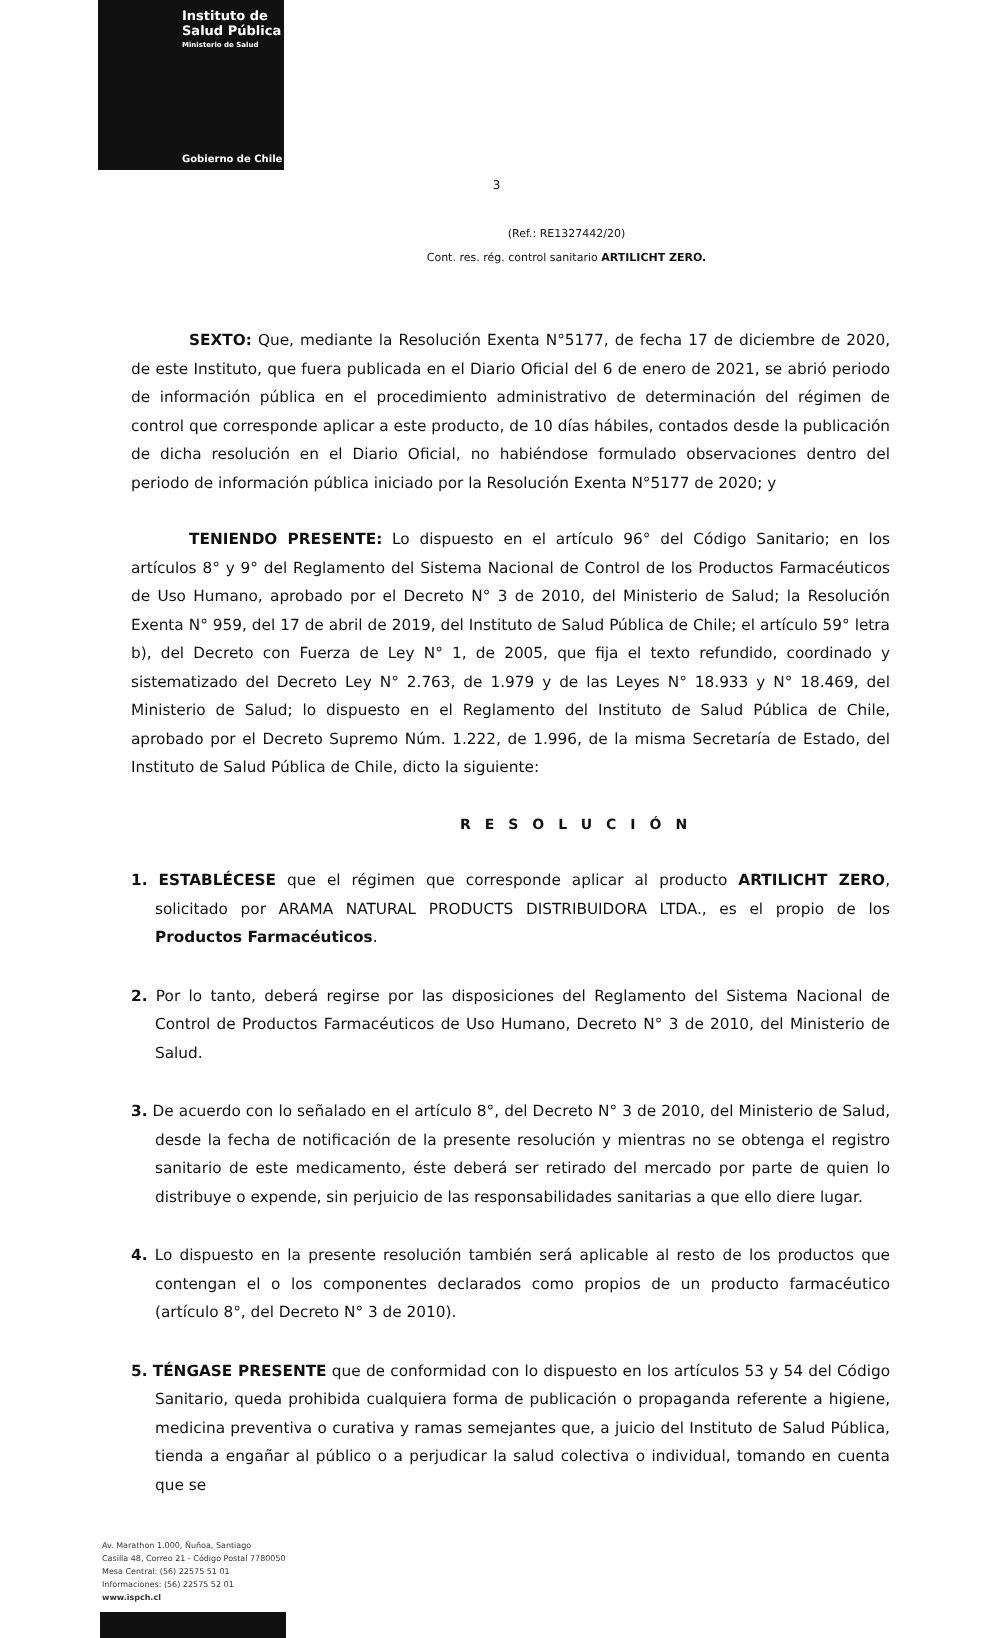Instituto de
Salud Pública
Ministerio de Salud
Gobierno de Chile
3
(Ref.: RE1327442/20)
Cont. res. rég. control sanitario ARTILICHT ZERO.
SEXTO: Que, mediante la Resolución Exenta N°5177, de fecha 17 de diciembre de 2020, de este Instituto, que fuera publicada en el Diario Oficial del 6 de enero de 2021, se abrió periodo de información pública en el procedimiento administrativo de determinación del régimen de control que corresponde aplicar a este producto, de 10 días hábiles, contados desde la publicación de dicha resolución en el Diario Oficial, no habiéndose formulado observaciones dentro del periodo de información pública iniciado por la Resolución Exenta N°5177 de 2020; y
TENIENDO PRESENTE: Lo dispuesto en el artículo 96° del Código Sanitario; en los artículos 8° y 9° del Reglamento del Sistema Nacional de Control de los Productos Farmacéuticos de Uso Humano, aprobado por el Decreto N° 3 de 2010, del Ministerio de Salud; la Resolución Exenta N° 959, del 17 de abril de 2019, del Instituto de Salud Pública de Chile; el artículo 59° letra b), del Decreto con Fuerza de Ley N° 1, de 2005, que fija el texto refundido, coordinado y sistematizado del Decreto Ley N° 2.763, de 1.979 y de las Leyes N° 18.933 y N° 18.469, del Ministerio de Salud; lo dispuesto en el Reglamento del Instituto de Salud Pública de Chile, aprobado por el Decreto Supremo Núm. 1.222, de 1.996, de la misma Secretaría de Estado, del Instituto de Salud Pública de Chile, dicto la siguiente:
RESOLUCIÓN
1. ESTABLÉCESE que el régimen que corresponde aplicar al producto ARTILICHT ZERO, solicitado por ARAMA NATURAL PRODUCTS DISTRIBUIDORA LTDA., es el propio de los Productos Farmacéuticos.
2. Por lo tanto, deberá regirse por las disposiciones del Reglamento del Sistema Nacional de Control de Productos Farmacéuticos de Uso Humano, Decreto N° 3 de 2010, del Ministerio de Salud.
3. De acuerdo con lo señalado en el artículo 8°, del Decreto N° 3 de 2010, del Ministerio de Salud, desde la fecha de notificación de la presente resolución y mientras no se obtenga el registro sanitario de este medicamento, éste deberá ser retirado del mercado por parte de quien lo distribuye o expende, sin perjuicio de las responsabilidades sanitarias a que ello diere lugar.
4. Lo dispuesto en la presente resolución también será aplicable al resto de los productos que contengan el o los componentes declarados como propios de un producto farmacéutico (artículo 8°, del Decreto N° 3 de 2010).
5. TÉNGASE PRESENTE que de conformidad con lo dispuesto en los artículos 53 y 54 del Código Sanitario, queda prohibida cualquiera forma de publicación o propaganda referente a higiene, medicina preventiva o curativa y ramas semejantes que, a juicio del Instituto de Salud Pública, tienda a engañar al público o a perjudicar la salud colectiva o individual, tomando en cuenta que se
Av. Marathon 1.000, Ñuñoa, Santiago
Casilla 48, Correo 21 - Código Postal 7780050
Mesa Central: (56) 22575 51 01
Informaciones: (56) 22575 52 01
www.ispch.cl